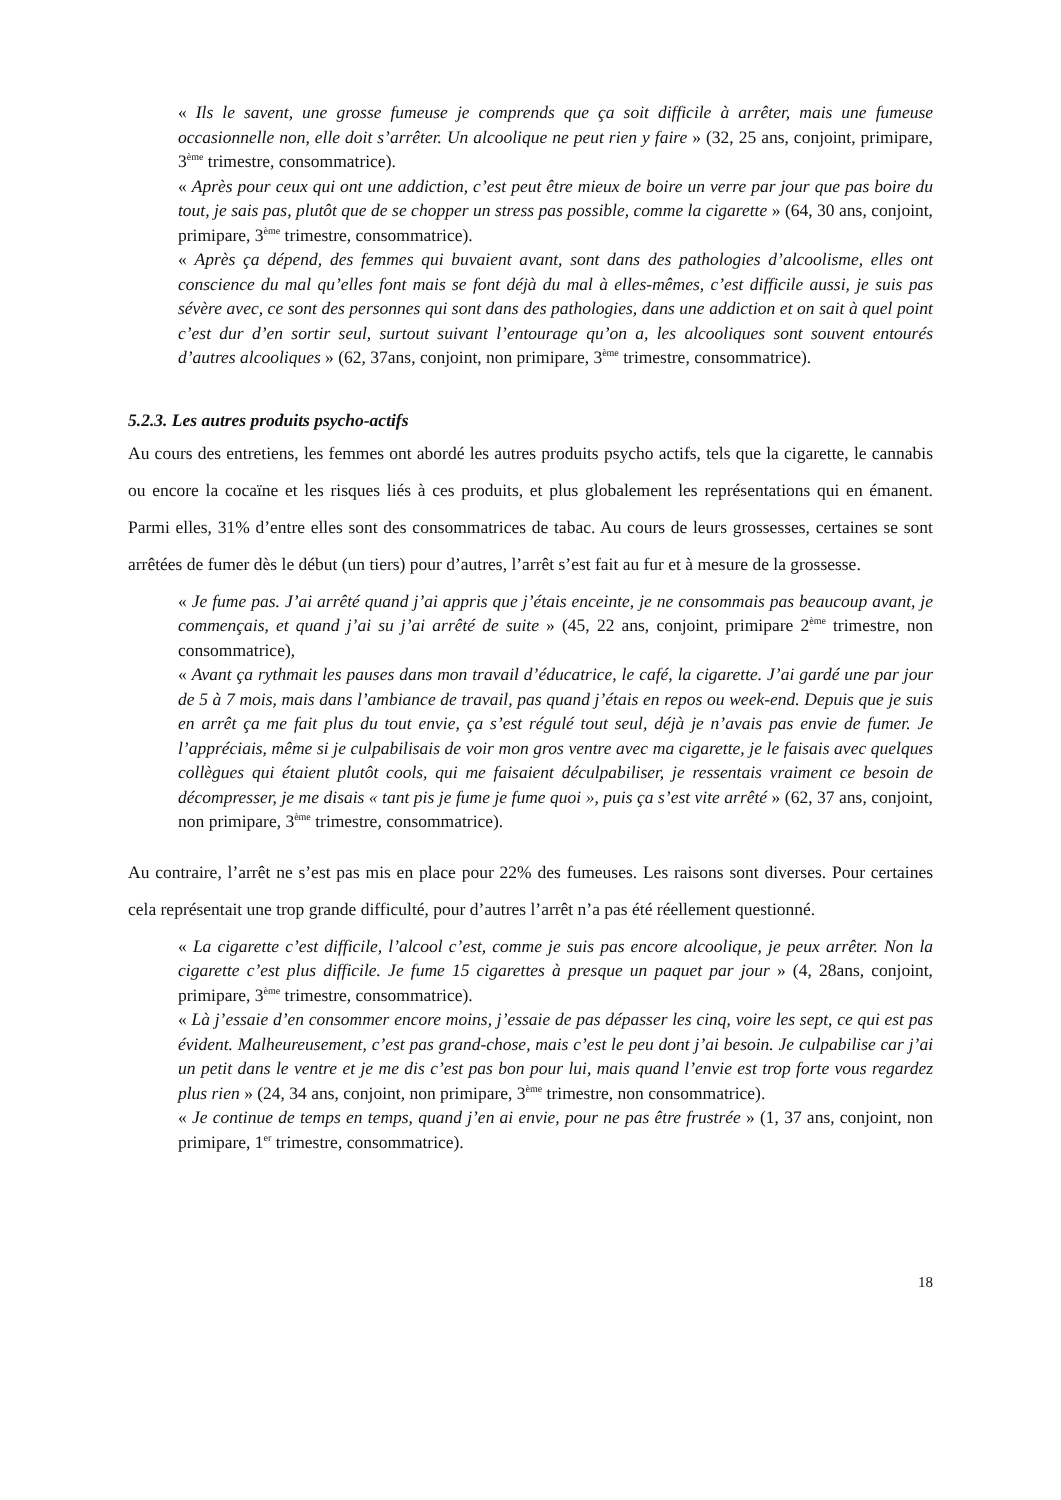« Ils le savent, une grosse fumeuse je comprends que ça soit difficile à arrêter, mais une fumeuse occasionnelle non, elle doit s’arrêter. Un alcoolique ne peut rien y faire » (32, 25 ans, conjoint, primipare, 3<sup>ème</sup> trimestre, consommatrice).
« Après pour ceux qui ont une addiction, c’est peut être mieux de boire un verre par jour que pas boire du tout, je sais pas, plutôt que de se chopper un stress pas possible, comme la cigarette » (64, 30 ans, conjoint, primipare, 3<sup>ème</sup> trimestre, consommatrice).
« Après ça dépend, des femmes qui buvaient avant, sont dans des pathologies d’alcoolisme, elles ont conscience du mal qu’elles font mais se font déjà du mal à elles-mêmes, c’est difficile aussi, je suis pas sévère avec, ce sont des personnes qui sont dans des pathologies, dans une addiction et on sait à quel point c’est dur d’en sortir seul, surtout suivant l’entourage qu’on a, les alcooliques sont souvent entourés d’autres alcooliques » (62, 37ans, conjoint, non primipare, 3<sup>ème</sup> trimestre, consommatrice).
5.2.3. Les autres produits psycho-actifs
Au cours des entretiens, les femmes ont abordé les autres produits psycho actifs, tels que la cigarette, le cannabis ou encore la cocaïne et les risques liés à ces produits, et plus globalement les représentations qui en émanent. Parmi elles, 31% d’entre elles sont des consommatrices de tabac. Au cours de leurs grossesses, certaines se sont arrêtées de fumer dès le début (un tiers) pour d’autres, l’arrêt s’est fait au fur et à mesure de la grossesse.
« Je fume pas. J’ai arrêté quand j’ai appris que j’étais enceinte, je ne consommais pas beaucoup avant, je commençais, et quand j’ai su j’ai arrêté de suite » (45, 22 ans, conjoint, primipare 2<sup>ème</sup> trimestre, non consommatrice),
« Avant ça rythmait les pauses dans mon travail d’éducatrice, le café, la cigarette. J’ai gardé une par jour de 5 à 7 mois, mais dans l’ambiance de travail, pas quand j’étais en repos ou week-end. Depuis que je suis en arrêt ça me fait plus du tout envie, ça s’est régulé tout seul, déjà je n’avais pas envie de fumer. Je l’appréciais, même si je culpabilisais de voir mon gros ventre avec ma cigarette, je le faisais avec quelques collègues qui étaient plutôt cools, qui me faisaient déculpabiliser, je ressentais vraiment ce besoin de décompresser, je me disais « tant pis je fume je fume quoi », puis ça s’est vite arrêté » (62, 37 ans, conjoint, non primipare, 3<sup>ème</sup> trimestre, consommatrice).
Au contraire, l’arrêt ne s’est pas mis en place pour 22% des fumeuses. Les raisons sont diverses. Pour certaines cela représentait une trop grande difficulté, pour d’autres l’arrêt n’a pas été réellement questionné.
« La cigarette c’est difficile, l’alcool c’est, comme je suis pas encore alcoolique, je peux arrêter. Non la cigarette c’est plus difficile. Je fume 15 cigarettes à presque un paquet par jour » (4, 28ans, conjoint, primipare, 3<sup>ème</sup> trimestre, consommatrice).
« Là j’essaie d’en consommer encore moins, j’essaie de pas dépasser les cinq, voire les sept, ce qui est pas évident. Malheureusement, c’est pas grand-chose, mais c’est le peu dont j’ai besoin. Je culpabilise car j’ai un petit dans le ventre et je me dis c’est pas bon pour lui, mais quand l’envie est trop forte vous regardez plus rien » (24, 34 ans, conjoint, non primipare, 3<sup>ème</sup> trimestre, non consommatrice).
« Je continue de temps en temps, quand j’en ai envie, pour ne pas être frustrée » (1, 37 ans, conjoint, non primipare, 1<sup>er</sup> trimestre, consommatrice).
18